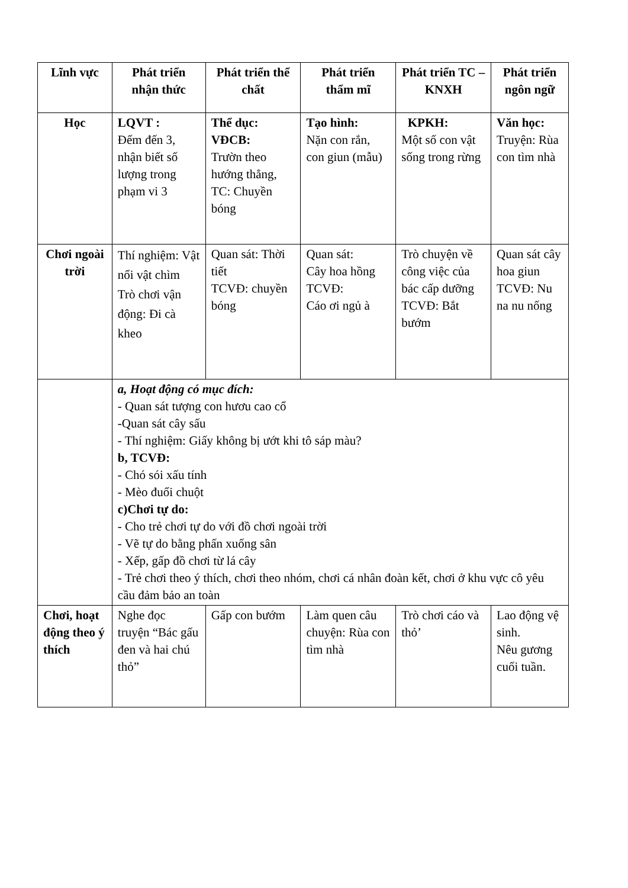| Lĩnh vực | Phát triển nhận thức | Phát triển thể chất | Phát triển thẩm mĩ | Phát triển TC – KNXH | Phát triển ngôn ngữ |
| --- | --- | --- | --- | --- | --- |
| Học | LQVT : Đếm đến 3, nhận biết số lượng trong phạm vi 3 | Thể dục: VĐCB: Trườn theo hướng thẳng, TC: Chuyền bóng | Tạo hình: Nặn con rắn, con giun (mẫu) | KPKH: Một số con vật sống trong rừng | Văn học: Truyện: Rùa con tìm nhà |
| Chơi ngoài trời | Thí nghiệm: Vật nổi vật chìm Trò chơi vận động: Đi cà kheo | Quan sát: Thời tiết TCVĐ: chuyền bóng | Quan sát: Cây hoa hồng TCVĐ: Cáo ơi ngủ à | Trò chuyện về công việc của bác cấp dưỡng TCVĐ: Bắt bướm | Quan sát cây hoa giun TCVĐ: Nu na nu nống |
| | a, Hoạt động có mục đích: - Quan sát tượng con hươu cao cổ -Quan sát cây sấu - Thí nghiệm: Giấy không bị ướt khi tô sáp màu? b, TCVĐ: - Chó sói xấu tính - Mèo đuổi chuột c)Chơi tự do: - Cho trẻ chơi tự do với đồ chơi ngoài trời - Vẽ tự do bằng phấn xuống sân - Xếp, gấp đồ chơi từ lá cây - Trẻ chơi theo ý thích, chơi theo nhóm, chơi cá nhân đoàn kết, chơi ở khu vực cô yêu cầu đảm bảo an toàn | | | | |
| Chơi, hoạt động theo ý thích | Nghe đọc truyện “Bác gấu đen và hai chú thỏ” | Gấp con bướm | Làm quen câu chuyện: Rùa con tìm nhà | Trò chơi cáo và thỏ’ | Lao động vệ sinh. Nêu gương cuối tuần. |